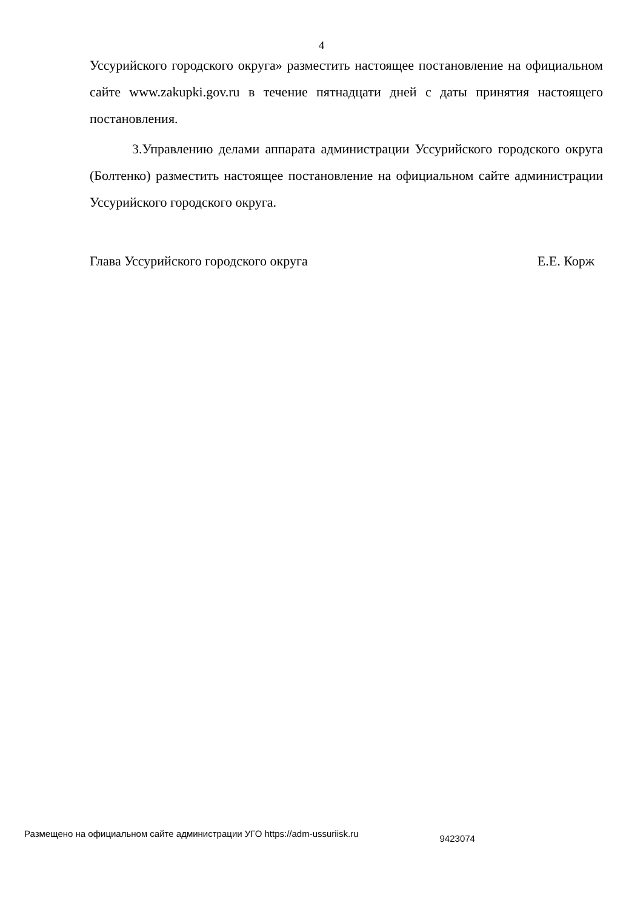4
Уссурийского городского округа» разместить настоящее постановление на официальном сайте www.zakupki.gov.ru в течение пятнадцати дней с даты принятия настоящего постановления.
3.Управлению делами аппарата администрации Уссурийского городского округа (Болтенко) разместить настоящее постановление на официальном сайте администрации Уссурийского городского округа.
Глава Уссурийского городского округа Е.Е. Корж
Размещено на официальном сайте администрации УГО https://adm-ussuriisk.ru 9423074